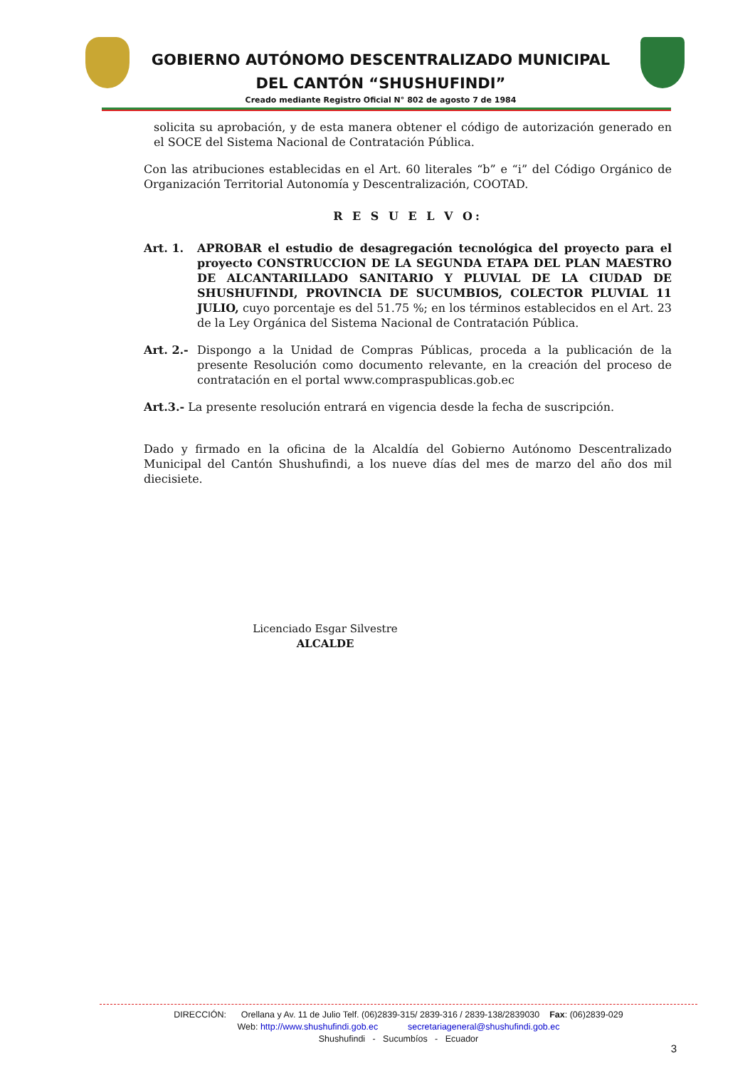GOBIERNO AUTÓNOMO DESCENTRALIZADO MUNICIPAL
DEL CANTÓN “SHUSHUFINDI”
Creado mediante Registro Oficial N° 802 de agosto 7 de 1984
solicita su aprobación, y de esta manera obtener el código de autorización generado en el SOCE del Sistema Nacional de Contratación Pública.
Con las atribuciones establecidas en el Art. 60 literales “b” e “i” del Código Orgánico de Organización Territorial Autonomía y Descentralización, COOTAD.
R E S U E L V O:
Art. 1. APROBAR el estudio de desagregación tecnológica del proyecto para el proyecto CONSTRUCCION DE LA SEGUNDA ETAPA DEL PLAN MAESTRO DE ALCANTARILLADO SANITARIO Y PLUVIAL DE LA CIUDAD DE SHUSHUFINDI, PROVINCIA DE SUCUMBIOS, COLECTOR PLUVIAL 11 JULIO, cuyo porcentaje es del 51.75 %; en los términos establecidos en el Art. 23 de la Ley Orgánica del Sistema Nacional de Contratación Pública.
Art. 2.-
Dispongo a la Unidad de Compras Públicas, proceda a la publicación de la presente Resolución como documento relevante, en la creación del proceso de contratación en el portal www.compraspublicas.gob.ec
Art.3.- La presente resolución entrará en vigencia desde la fecha de suscripción.
Dado y firmado en la oficina de la Alcaldía del Gobierno Autónomo Descentralizado Municipal del Cantón Shushufindi, a los nueve días del mes de marzo del año dos mil diecisiete.
Licenciado Esgar Silvestre
ALCALDE
DIRECCIÓN: Orellana y Av. 11 de Julio Telf. (06)2839-315/ 2839-316 / 2839-138/2839030 Fax: (06)2839-029
Web: http://www.shushufindi.gob.ec secretariageneral@shushufindi.gob.ec
Shushufindi - Sucumbíos - Ecuador
3